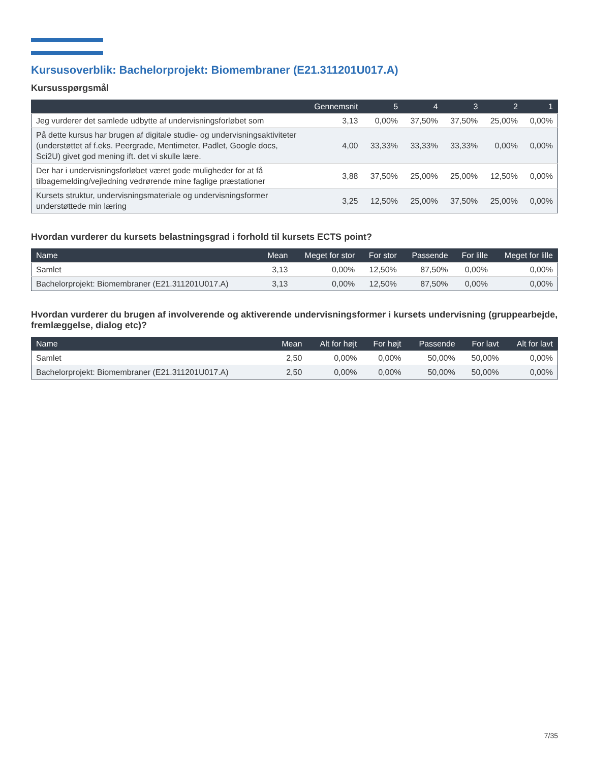Kursusoverblik: Bachelorprojekt: Biomembraner (E21.311201U017.A)
Kursusspørgsmål
| | Gennemsnit | 5 | 4 | 3 | 2 | 1 |
| --- | --- | --- | --- | --- | --- | --- |
| Jeg vurderer det samlede udbytte af undervisningsforløbet som | 3,13 | 0,00% | 37,50% | 37,50% | 25,00% | 0,00% |
| På dette kursus har brugen af digitale studie- og undervisningsaktiviteter (understøttet af f.eks. Peergrade, Mentimeter, Padlet, Google docs, Sci2U) givet god mening ift. det vi skulle lære. | 4,00 | 33,33% | 33,33% | 33,33% | 0,00% | 0,00% |
| Der har i undervisningsforløbet været gode muligheder for at få tilbagemelding/vejledning vedrørende mine faglige præstationer | 3,88 | 37,50% | 25,00% | 25,00% | 12,50% | 0,00% |
| Kursets struktur, undervisningsmateriale og undervisningsformer understøttede min læring | 3,25 | 12,50% | 25,00% | 37,50% | 25,00% | 0,00% |
Hvordan vurderer du kursets belastningsgrad i forhold til kursets ECTS point?
| Name | Mean | Meget for stor | For stor | Passende | For lille | Meget for lille |
| --- | --- | --- | --- | --- | --- | --- |
| Samlet | 3,13 | 0,00% | 12,50% | 87,50% | 0,00% | 0,00% |
| Bachelorprojekt: Biomembraner (E21.311201U017.A) | 3,13 | 0,00% | 12,50% | 87,50% | 0,00% | 0,00% |
Hvordan vurderer du brugen af involverende og aktiverende undervisningsformer i kursets undervisning (gruppearbejde, fremlæggelse, dialog etc)?
| Name | Mean | Alt for højt | For højt | Passende | For lavt | Alt for lavt |
| --- | --- | --- | --- | --- | --- | --- |
| Samlet | 2,50 | 0,00% | 0,00% | 50,00% | 50,00% | 0,00% |
| Bachelorprojekt: Biomembraner (E21.311201U017.A) | 2,50 | 0,00% | 0,00% | 50,00% | 50,00% | 0,00% |
7/35